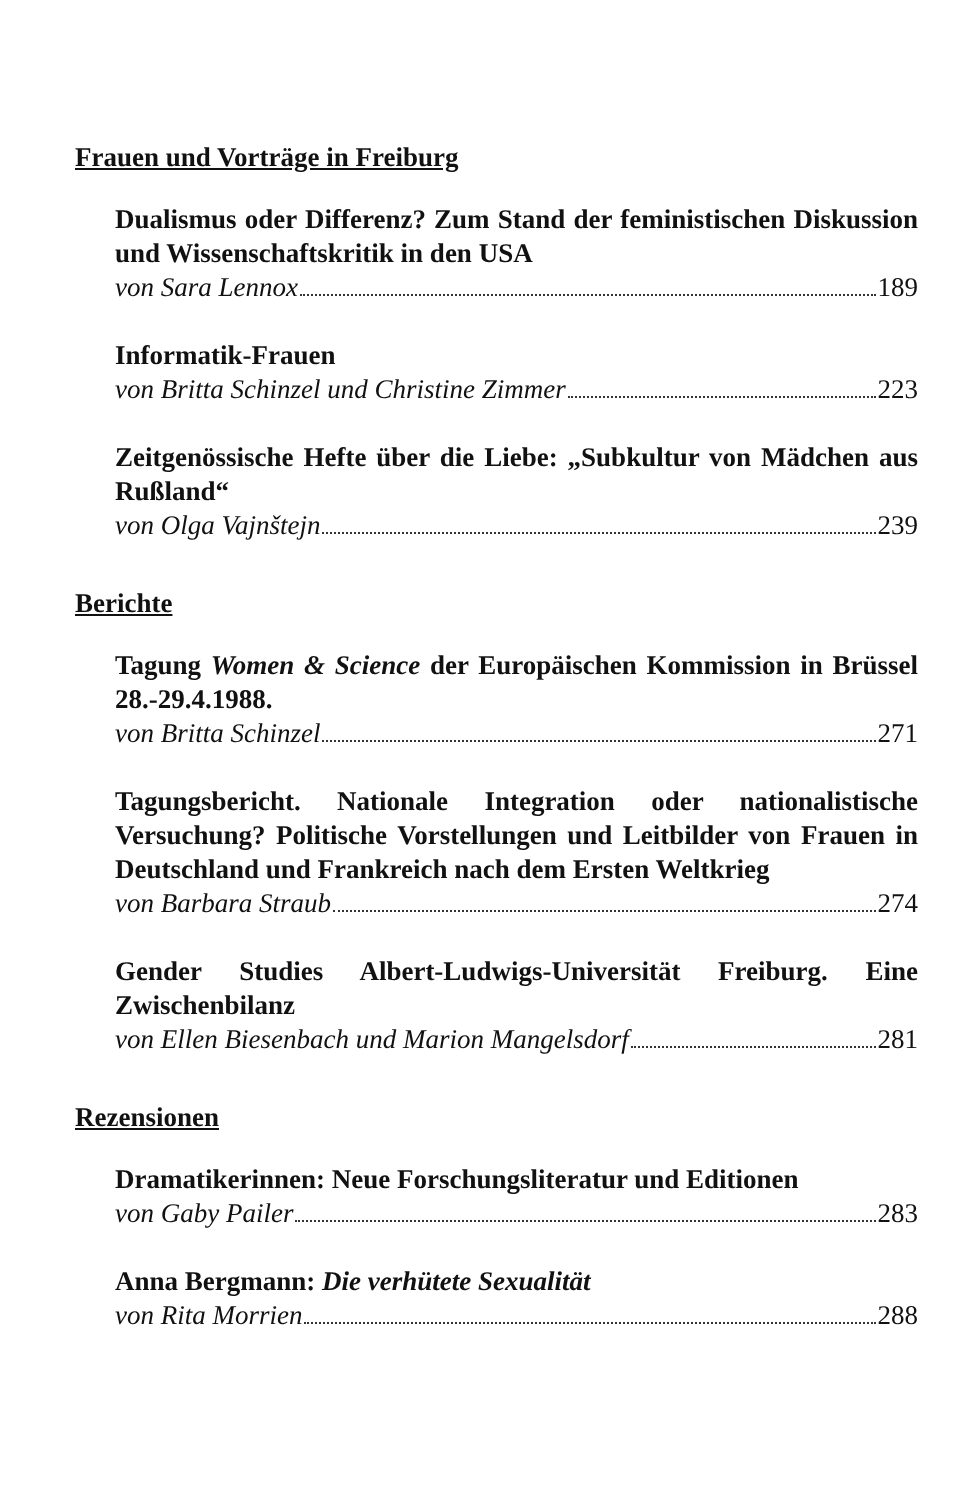Frauen und Vorträge in Freiburg
Dualismus oder Differenz? Zum Stand der feministischen Diskussion und Wissenschaftskritik in den USA
von Sara Lennox 189
Informatik-Frauen
von Britta Schinzel und Christine Zimmer 223
Zeitgenössische Hefte über die Liebe: „Subkultur von Mädchen aus Rußland“
von Olga Vajnštejn 239
Berichte
Tagung Women & Science der Europäischen Kommission in Brüssel 28.-29.4.1988.
von Britta Schinzel 271
Tagungsbericht. Nationale Integration oder nationalistische Versuchung? Politische Vorstellungen und Leitbilder von Frauen in Deutschland und Frankreich nach dem Ersten Weltkrieg
von Barbara Straub 274
Gender Studies Albert-Ludwigs-Universität Freiburg. Eine Zwischenbilanz
von Ellen Biesenbach und Marion Mangelsdorf 281
Rezensionen
Dramatikerinnen: Neue Forschungsliteratur und Editionen
von Gaby Pailer 283
Anna Bergmann: Die verhütete Sexualität
von Rita Morrien 288